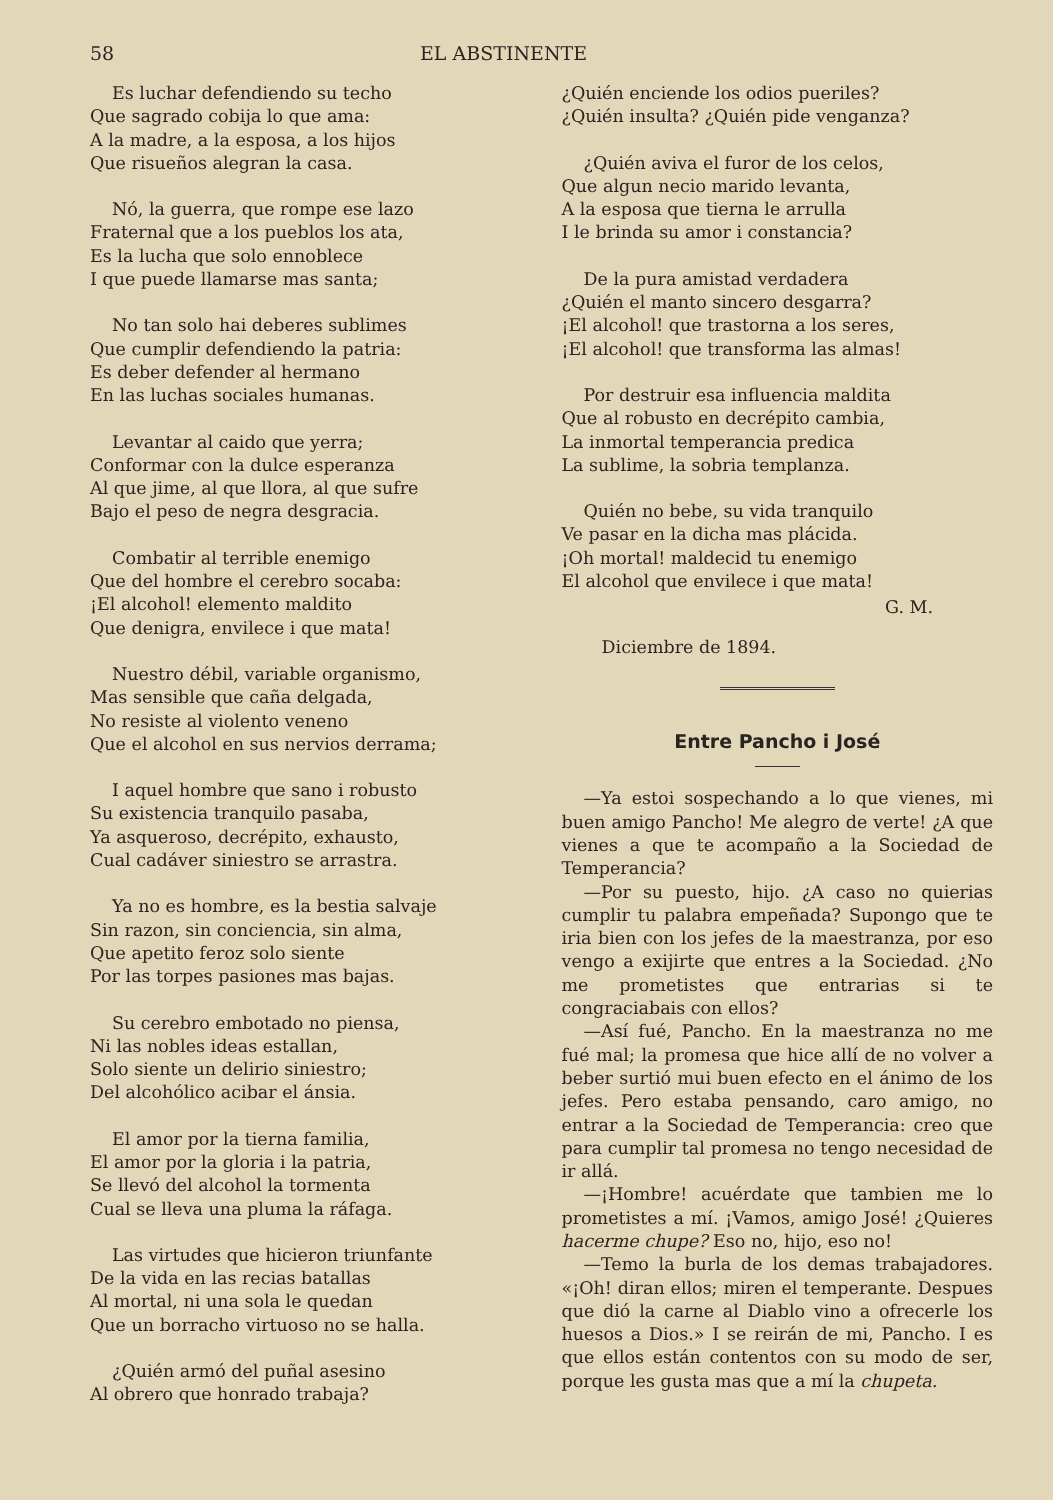58 EL ABSTINENTE
Es luchar defendiendo su techo
Que sagrado cobija lo que ama:
A la madre, a la esposa, a los hijos
Que risueños alegran la casa.
Nó, la guerra, que rompe ese lazo
Fraternal que a los pueblos los ata,
Es la lucha que solo ennoblece
I que puede llamarse mas santa;
No tan solo hai deberes sublimes
Que cumplir defendiendo la patria:
Es deber defender al hermano
En las luchas sociales humanas.
Levantar al caido que yerra;
Conformar con la dulce esperanza
Al que jime, al que llora, al que sufre
Bajo el peso de negra desgracia.
Combatir al terrible enemigo
Que del hombre el cerebro socaba:
¡El alcohol! elemento maldito
Que denigra, envilece i que mata!
Nuestro débil, variable organismo,
Mas sensible que caña delgada,
No resiste al violento veneno
Que el alcohol en sus nervios derrama;
I aquel hombre que sano i robusto
Su existencia tranquilo pasaba,
Ya asqueroso, decrépito, exhausto,
Cual cadáver siniestro se arrastra.
Ya no es hombre, es la bestia salvaje
Sin razon, sin conciencia, sin alma,
Que apetito feroz solo siente
Por las torpes pasiones mas bajas.
Su cerebro embotado no piensa,
Ni las nobles ideas estallan,
Solo siente un delirio siniestro;
Del alcohólico acibar el ánsia.
El amor por la tierna familia,
El amor por la gloria i la patria,
Se llevó del alcohol la tormenta
Cual se lleva una pluma la ráfaga.
Las virtudes que hicieron triunfante
De la vida en las recias batallas
Al mortal, ni una sola le quedan
Que un borracho virtuoso no se halla.
¿Quién armó del puñal asesino
Al obrero que honrado trabaja?
¿Quién enciende los odios pueriles?
¿Quién insulta? ¿Quién pide venganza?
¿Quién aviva el furor de los celos,
Que algun necio marido levanta,
A la esposa que tierna le arrulla
I le brinda su amor i constancia?
De la pura amistad verdadera
¿Quién el manto sincero desgarra?
¡El alcohol! que trastorna a los seres,
¡El alcohol! que transforma las almas!
Por destruir esa influencia maldita
Que al robusto en decrépito cambia,
La inmortal temperancia predica
La sublime, la sobria templanza.
Quién no bebe, su vida tranquilo
Ve pasar en la dicha mas plácida.
¡Oh mortal! maldecid tu enemigo
El alcohol que envilece i que mata!
G. M.
Diciembre de 1894.
Entre Pancho i José
—Ya estoi sospechando a lo que vienes, mi buen amigo Pancho! Me alegro de verte! ¿A que vienes a que te acompaño a la Sociedad de Temperancia?
—Por su puesto, hijo. ¿A caso no quierias cumplir tu palabra empeñada? Supongo que te iria bien con los jefes de la maestranza, por eso vengo a exijirte que entres a la Sociedad. ¿No me prometistes que entrarias si te congraciabais con ellos?
—Así fué, Pancho. En la maestranza no me fué mal; la promesa que hice allí de no volver a beber surtió mui buen efecto en el ánimo de los jefes. Pero estaba pensando, caro amigo, no entrar a la Sociedad de Temperancia: creo que para cumplir tal promesa no tengo necesidad de ir allá.
—¡Hombre! acuérdate que tambien me lo prometistes a mí. ¡Vamos, amigo José! ¿Quieres hacerme chupe? Eso no, hijo, eso no!
—Temo la burla de los demas trabajadores. «¡Oh! diran ellos; miren el temperante. Despues que dió la carne al Diablo vino a ofrecerle los huesos a Dios.» I se reirán de mi, Pancho. I es que ellos están contentos con su modo de ser, porque les gusta mas que a mí la chupeta.